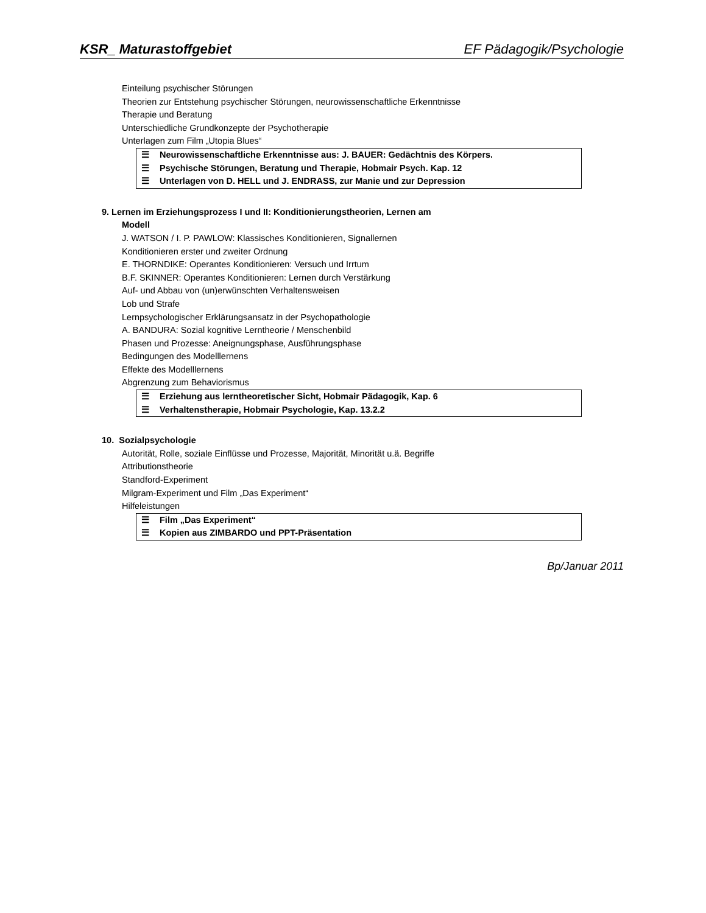KSR_ Maturastoffgebiet EF Pädagogik/Psychologie
Einteilung psychischer Störungen
Theorien zur Entstehung psychischer Störungen, neurowissenschaftliche Erkenntnisse
Therapie und Beratung
Unterschiedliche Grundkonzepte der Psychotherapie
Unterlagen zum Film „Utopia Blues“
☰ Neurowissenschaftliche Erkenntnisse aus: J. BAUER: Gedächtnis des Körpers.
☰ Psychische Störungen, Beratung und Therapie, Hobmair Psych. Kap. 12
☰ Unterlagen von D. HELL und J. ENDRASS, zur Manie und zur Depression
9. Lernen im Erziehungsprozess I und II: Konditionierungstheorien, Lernen am
Modell
J. WATSON / I. P. PAWLOW: Klassisches Konditionieren, Signallernen
Konditionieren erster und zweiter Ordnung
E. THORNDIKE: Operantes Konditionieren: Versuch und Irrtum
B.F. SKINNER: Operantes Konditionieren: Lernen durch Verstärkung
Auf- und Abbau von (un)erwünschten Verhaltensweisen
Lob und Strafe
Lernpsychologischer Erklärungsansatz in der Psychopathologie
A. BANDURA: Sozial kognitive Lerntheorie / Menschenbild
Phasen und Prozesse: Aneignungsphase, Ausführungsphase
Bedingungen des Modelllernens
Effekte des Modelllernens
Abgrenzung zum Behaviorismus
☰ Erziehung aus lerntheoretischer Sicht, Hobmair Pädagogik, Kap. 6
☰ Verhaltenstherapie, Hobmair Psychologie, Kap. 13.2.2
10. Sozialpsychologie
Autorität, Rolle, soziale Einflüsse und Prozesse, Majorität, Minorität u.ä. Begriffe
Attributionstheorie
Standford-Experiment
Milgram-Experiment und Film „Das Experiment“
Hilfeleistungen
☰ Film „Das Experiment“
☰ Kopien aus ZIMBARDO und PPT-Präsentation
Bp/Januar 2011